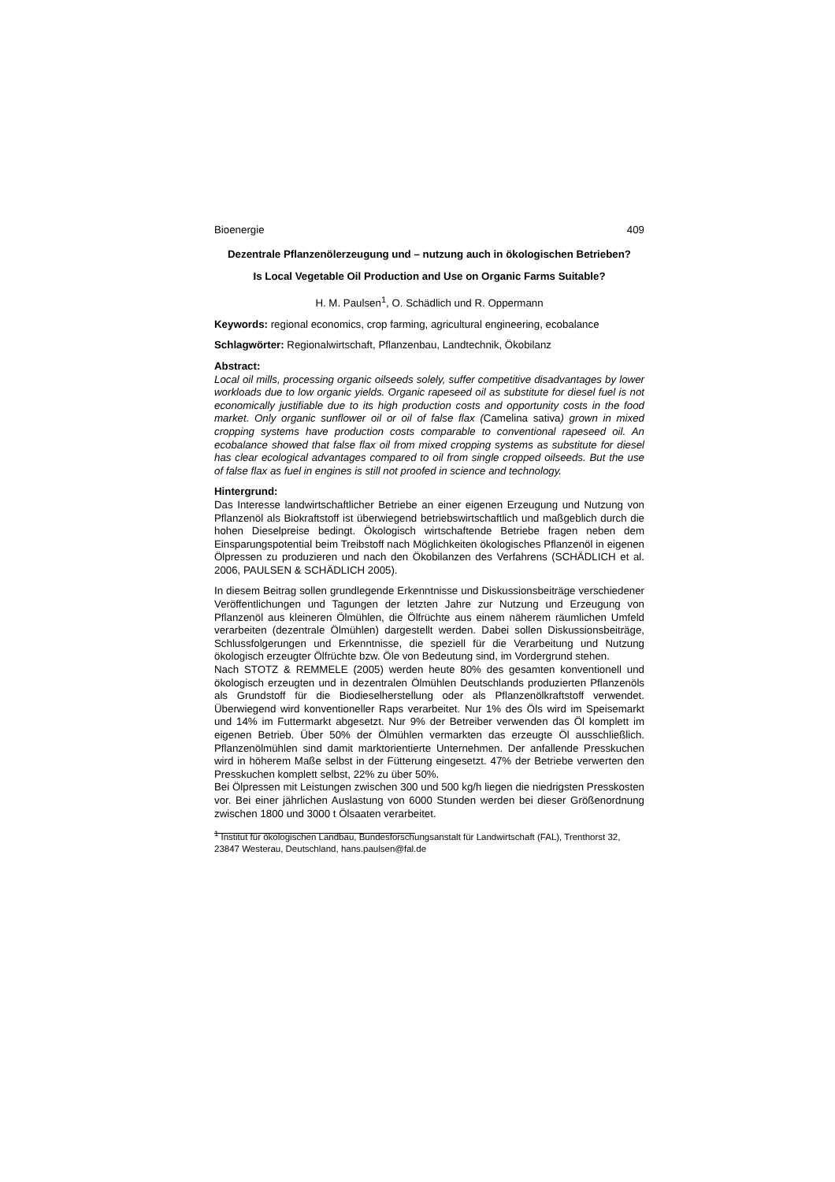Bioenergie 409
Dezentrale Pflanzenölerzeugung und – nutzung auch in ökologischen Betrieben?
Is Local Vegetable Oil Production and Use on Organic Farms Suitable?
H. M. Paulsen<sup>1</sup>, O. Schädlich und R. Oppermann
Keywords: regional economics, crop farming, agricultural engineering, ecobalance
Schlagwörter: Regionalwirtschaft, Pflanzenbau, Landtechnik, Ökobilanz
Abstract:
Local oil mills, processing organic oilseeds solely, suffer competitive disadvantages by lower workloads due to low organic yields. Organic rapeseed oil as substitute for diesel fuel is not economically justifiable due to its high production costs and opportunity costs in the food market. Only organic sunflower oil or oil of false flax (Camelina sativa) grown in mixed cropping systems have production costs comparable to conventional rapeseed oil. An ecobalance showed that false flax oil from mixed cropping systems as substitute for diesel has clear ecological advantages compared to oil from single cropped oilseeds. But the use of false flax as fuel in engines is still not proofed in science and technology.
Hintergrund:
Das Interesse landwirtschaftlicher Betriebe an einer eigenen Erzeugung und Nutzung von Pflanzenöl als Biokraftstoff ist überwiegend betriebswirtschaftlich und maßgeblich durch die hohen Dieselpreise bedingt. Ökologisch wirtschaftende Betriebe fragen neben dem Einsparungspotential beim Treibstoff nach Möglichkeiten ökologisches Pflanzenöl in eigenen Ölpressen zu produzieren und nach den Ökobilanzen des Verfahrens (SCHÄDLICH et al. 2006, PAULSEN & SCHÄDLICH 2005).
In diesem Beitrag sollen grundlegende Erkenntnisse und Diskussionsbeiträge verschiedener Veröffentlichungen und Tagungen der letzten Jahre zur Nutzung und Erzeugung von Pflanzenöl aus kleineren Ölmühlen, die Ölfrüchte aus einem näherem räumlichen Umfeld verarbeiten (dezentrale Ölmühlen) dargestellt werden. Dabei sollen Diskussionsbeiträge, Schlussfolgerungen und Erkenntnisse, die speziell für die Verarbeitung und Nutzung ökologisch erzeugter Ölfrüchte bzw. Öle von Bedeutung sind, im Vordergrund stehen.
Nach STOTZ & REMMELE (2005) werden heute 80% des gesamten konventionell und ökologisch erzeugten und in dezentralen Ölmühlen Deutschlands produzierten Pflanzenöls als Grundstoff für die Biodieselherstellung oder als Pflanzenölkraftstoff verwendet. Überwiegend wird konventioneller Raps verarbeitet. Nur 1% des Öls wird im Speisemarkt und 14% im Futtermarkt abgesetzt. Nur 9% der Betreiber verwenden das Öl komplett im eigenen Betrieb. Über 50% der Ölmühlen vermarkten das erzeugte Öl ausschließlich. Pflanzenölmühlen sind damit marktorientierte Unternehmen. Der anfallende Presskuchen wird in höherem Maße selbst in der Fütterung eingesetzt. 47% der Betriebe verwerten den Presskuchen komplett selbst, 22% zu über 50%.
Bei Ölpressen mit Leistungen zwischen 300 und 500 kg/h liegen die niedrigsten Presskosten vor. Bei einer jährlichen Auslastung von 6000 Stunden werden bei dieser Größenordnung zwischen 1800 und 3000 t Ölsaaten verarbeitet.
<sup>1</sup> Institut für ökologischen Landbau, Bundesforschungsanstalt für Landwirtschaft (FAL), Trenthorst 32, 23847 Westerau, Deutschland, hans.paulsen@fal.de